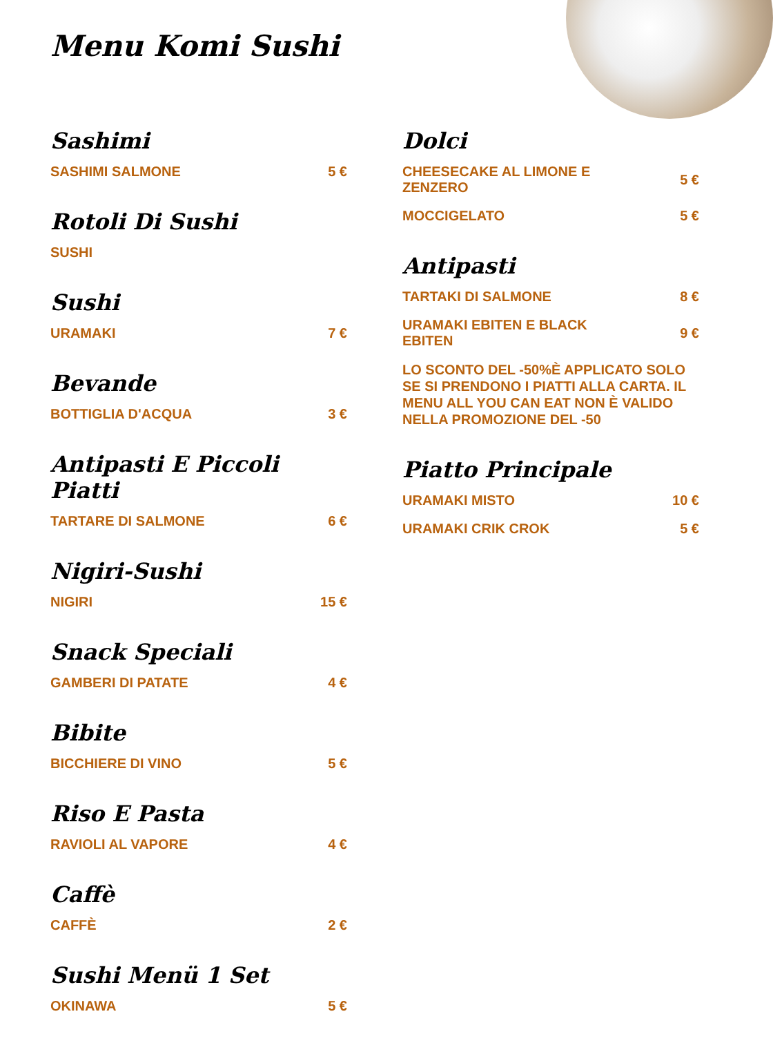Menu Komi Sushi
Sashimi
SASHIMI SALMONE 5 €
Rotoli Di Sushi
SUSHI
Sushi
URAMAKI 7 €
Bevande
BOTTIGLIA D'ACQUA 3 €
Antipasti E Piccoli Piatti
TARTARE DI SALMONE 6 €
Nigiri-Sushi
NIGIRI 15 €
Snack Speciali
GAMBERI DI PATATE 4 €
Bibite
BICCHIERE DI VINO 5 €
Riso E Pasta
RAVIOLI AL VAPORE 4 €
Caffè
CAFFÈ 2 €
Sushi Menü 1 Set
OKINAWA 5 €
Dolci
CHEESECAKE AL LIMONE E ZENZERO 5 €
MOCCIGELATO 5 €
Antipasti
TARTAKI DI SALMONE 8 €
URAMAKI EBITEN E BLACK EBITEN 9 €
LO SCONTO DEL -50%È APPLICATO SOLO SE SI PRENDONO I PIATTI ALLA CARTA. IL MENU ALL YOU CAN EAT NON È VALIDO NELLA PROMOZIONE DEL -50
Piatto Principale
URAMAKI MISTO 10 €
URAMAKI CRIK CROK 5 €